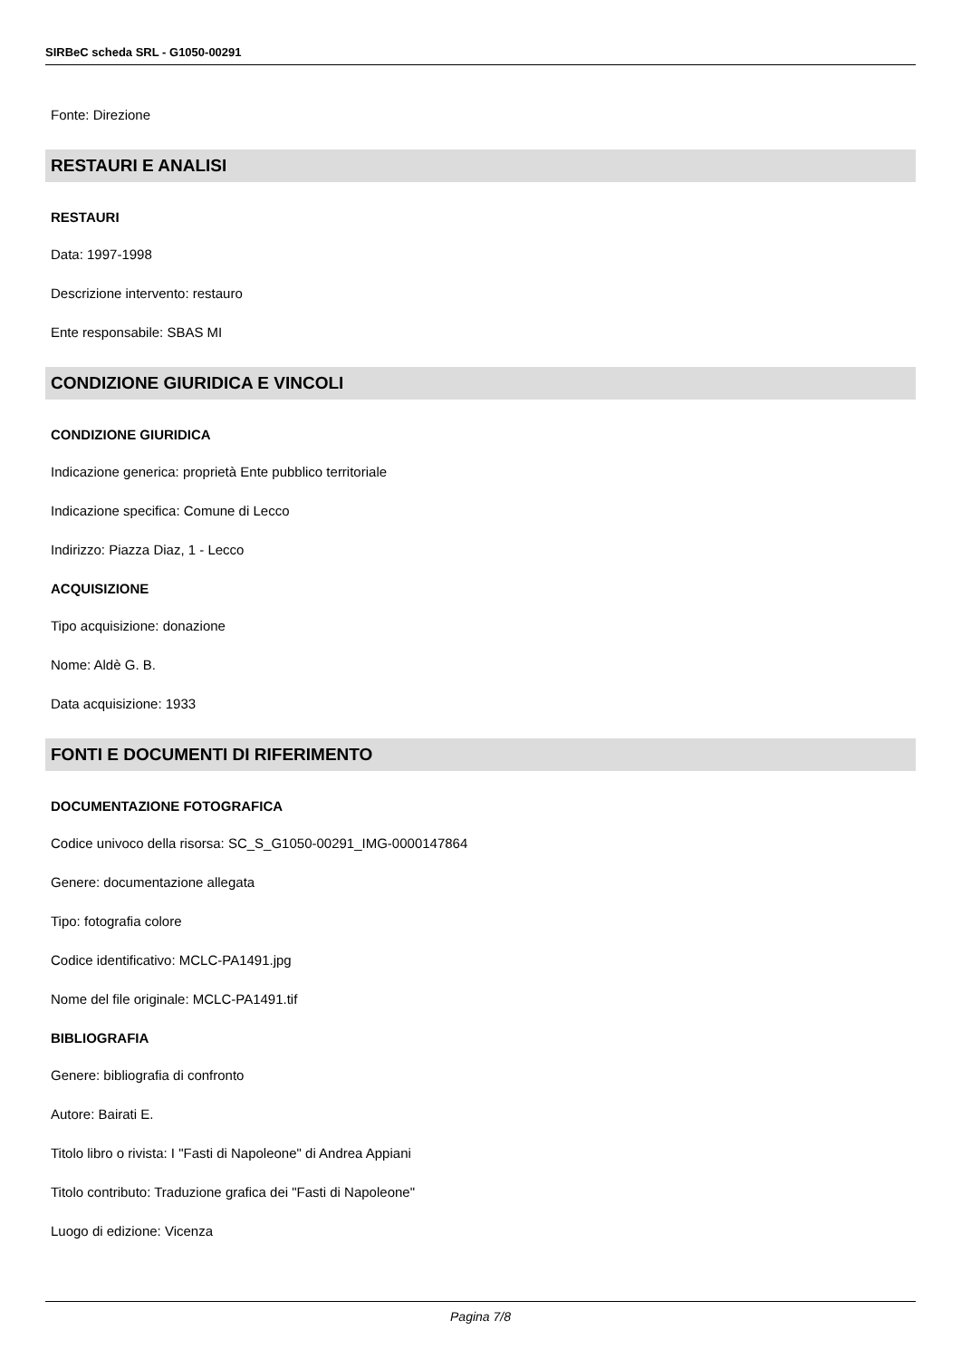SIRBeC scheda SRL - G1050-00291
Fonte: Direzione
RESTAURI E ANALISI
RESTAURI
Data: 1997-1998
Descrizione intervento: restauro
Ente responsabile: SBAS MI
CONDIZIONE GIURIDICA E VINCOLI
CONDIZIONE GIURIDICA
Indicazione generica: proprietà Ente pubblico territoriale
Indicazione specifica: Comune di Lecco
Indirizzo: Piazza Diaz, 1 - Lecco
ACQUISIZIONE
Tipo acquisizione: donazione
Nome: Aldè G. B.
Data acquisizione: 1933
FONTI E DOCUMENTI DI RIFERIMENTO
DOCUMENTAZIONE FOTOGRAFICA
Codice univoco della risorsa: SC_S_G1050-00291_IMG-0000147864
Genere: documentazione allegata
Tipo: fotografia colore
Codice identificativo: MCLC-PA1491.jpg
Nome del file originale: MCLC-PA1491.tif
BIBLIOGRAFIA
Genere: bibliografia di confronto
Autore: Bairati E.
Titolo libro o rivista: I "Fasti di Napoleone" di Andrea Appiani
Titolo contributo: Traduzione grafica dei "Fasti di Napoleone"
Luogo di edizione: Vicenza
Pagina 7/8